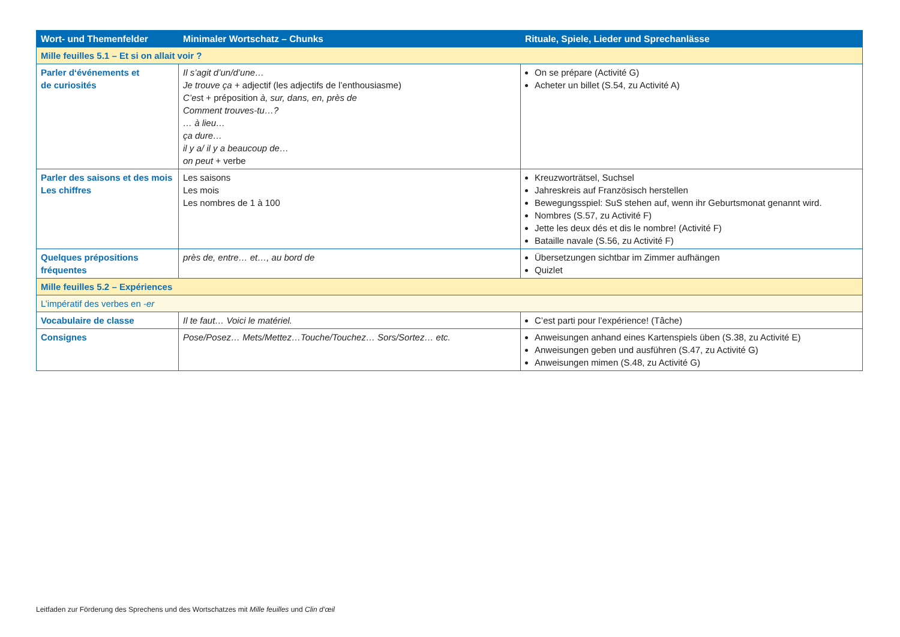| Wort- und Themenfelder | Minimaler Wortschatz – Chunks | Rituale, Spiele, Lieder und Sprechanlässe |
| --- | --- | --- |
| Mille feuilles 5.1 – Et si on allait voir ? | | |
| Parler d‘événements et de curiosités | Il s’agit d’un/d’une… Je trouve ça + adjectif (les adjectifs de l’enthousiasme) C’es t + préposition à, sur, dans, en, près de Comment trouves-tu…? … à lieu… ça dure… il y a/ il y a beaucoup de… on peut + verbe | On se prépare (Activité G) Acheter un billet (S.54, zu Activité A) |
| Parler des saisons et des mois Les chiffres | Les saisons Les mois Les nombres de 1 à 100 | Kreuzworträtsel, Suchsel Jahreskreis auf Französisch herstellen Bewegungsspiel: SuS stehen auf, wenn ihr Geburtsmonat genannt wird. Nombres (S.57, zu Activité F) Jette les deux dés et dis le nombre! (Activité F) Bataille navale (S.56, zu Activité F) |
| Quelques prépositions fréquentes | près de, entre… et…, au bord de | Übersetzungen sichtbar im Zimmer aufhängen Quizlet |
| Mille feuilles 5.2 – Expériences | | |
| L’impératif des verbes en -er | | |
| Vocabulaire de classe | Il te faut… Voici le matériel. | C’est parti pour l’expérience! (Tâche) |
| Consignes | Pose/Posez… Mets/Mettez…Touche/Touchez… Sors/Sortez… etc. | Anweisungen anhand eines Kartenspiels üben (S.38, zu Activité E) Anweisungen geben und ausführen (S.47, zu Activité G) Anweisungen mimen (S.48, zu Activité G) |
Leitfaden zur Förderung des Sprechens und des Wortschatzes mit Mille feuilles und Clin d’œil